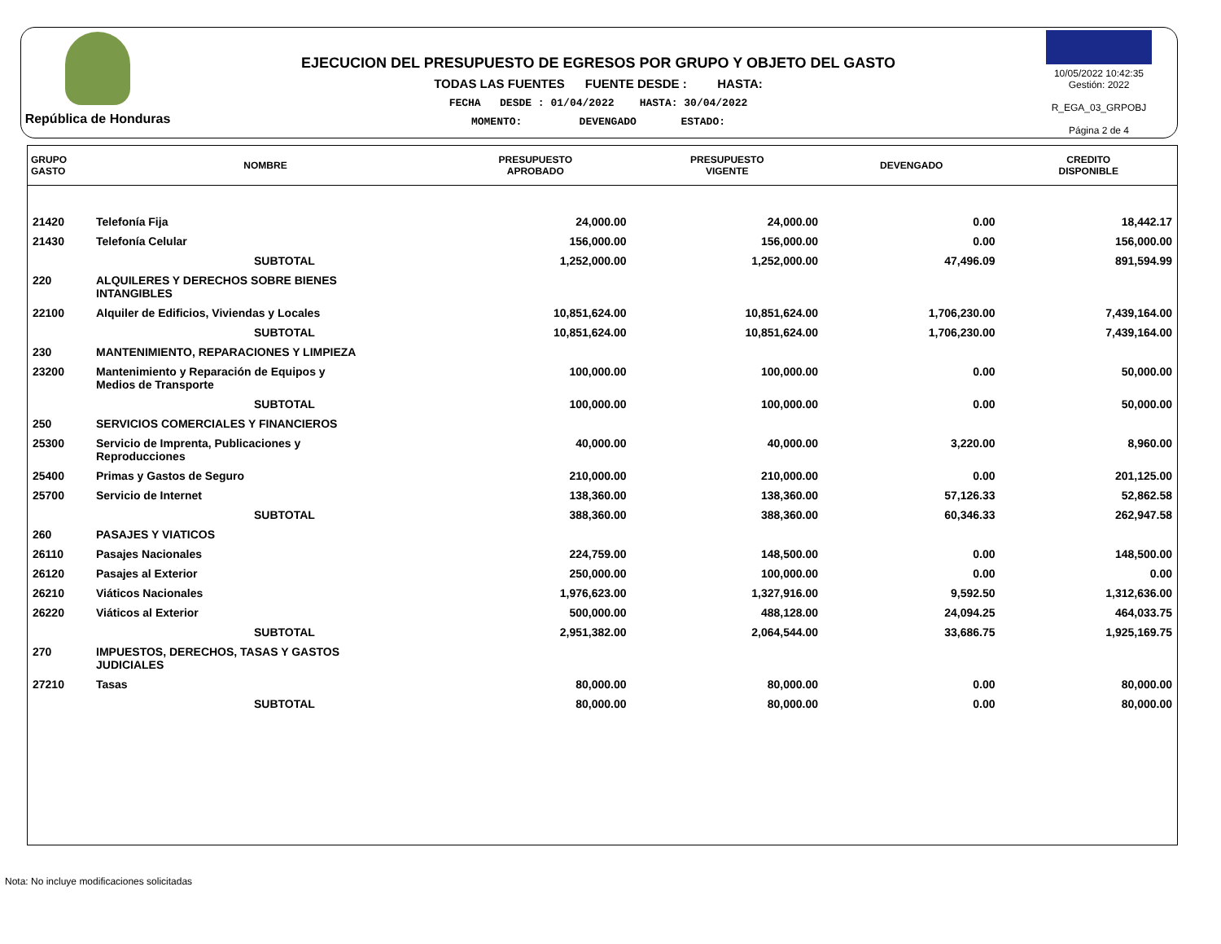República de Honduras
EJECUCION DEL PRESUPUESTO DE EGRESOS POR GRUPO Y OBJETO DEL GASTO
TODAS LAS FUENTES FUENTE DESDE : HASTA:
FECHA DESDE : 01/04/2022 HASTA: 30/04/2022
MOMENTO: DEVENGADO ESTADO:
10/05/2022 10:42:35
Gestión: 2022
R_EGA_03_GRPOBJ
Página 2 de 4
| GRUPO GASTO | NOMBRE | PRESUPUESTO APROBADO | PRESUPUESTO VIGENTE | DEVENGADO | CREDITO DISPONIBLE |
| --- | --- | --- | --- | --- | --- |
| 21420 | Telefonía Fija | 24,000.00 | 24,000.00 | 0.00 | 18,442.17 |
| 21430 | Telefonía Celular | 156,000.00 | 156,000.00 | 0.00 | 156,000.00 |
| | SUBTOTAL | 1,252,000.00 | 1,252,000.00 | 47,496.09 | 891,594.99 |
| 220 | ALQUILERES Y DERECHOS SOBRE BIENES INTANGIBLES | | | | |
| 22100 | Alquiler de Edificios, Viviendas y Locales | 10,851,624.00 | 10,851,624.00 | 1,706,230.00 | 7,439,164.00 |
| | SUBTOTAL | 10,851,624.00 | 10,851,624.00 | 1,706,230.00 | 7,439,164.00 |
| 230 | MANTENIMIENTO, REPARACIONES Y LIMPIEZA | | | | |
| 23200 | Mantenimiento y Reparación de Equipos y Medios de Transporte | 100,000.00 | 100,000.00 | 0.00 | 50,000.00 |
| | SUBTOTAL | 100,000.00 | 100,000.00 | 0.00 | 50,000.00 |
| 250 | SERVICIOS COMERCIALES Y FINANCIEROS | | | | |
| 25300 | Servicio de Imprenta, Publicaciones y Reproducciones | 40,000.00 | 40,000.00 | 3,220.00 | 8,960.00 |
| 25400 | Primas y Gastos de Seguro | 210,000.00 | 210,000.00 | 0.00 | 201,125.00 |
| 25700 | Servicio de Internet | 138,360.00 | 138,360.00 | 57,126.33 | 52,862.58 |
| | SUBTOTAL | 388,360.00 | 388,360.00 | 60,346.33 | 262,947.58 |
| 260 | PASAJES Y VIATICOS | | | | |
| 26110 | Pasajes Nacionales | 224,759.00 | 148,500.00 | 0.00 | 148,500.00 |
| 26120 | Pasajes al Exterior | 250,000.00 | 100,000.00 | 0.00 | 0.00 |
| 26210 | Viáticos Nacionales | 1,976,623.00 | 1,327,916.00 | 9,592.50 | 1,312,636.00 |
| 26220 | Viáticos al Exterior | 500,000.00 | 488,128.00 | 24,094.25 | 464,033.75 |
| | SUBTOTAL | 2,951,382.00 | 2,064,544.00 | 33,686.75 | 1,925,169.75 |
| 270 | IMPUESTOS, DERECHOS, TASAS Y GASTOS JUDICIALES | | | | |
| 27210 | Tasas | 80,000.00 | 80,000.00 | 0.00 | 80,000.00 |
| | SUBTOTAL | 80,000.00 | 80,000.00 | 0.00 | 80,000.00 |
Nota: No incluye modificaciones solicitadas